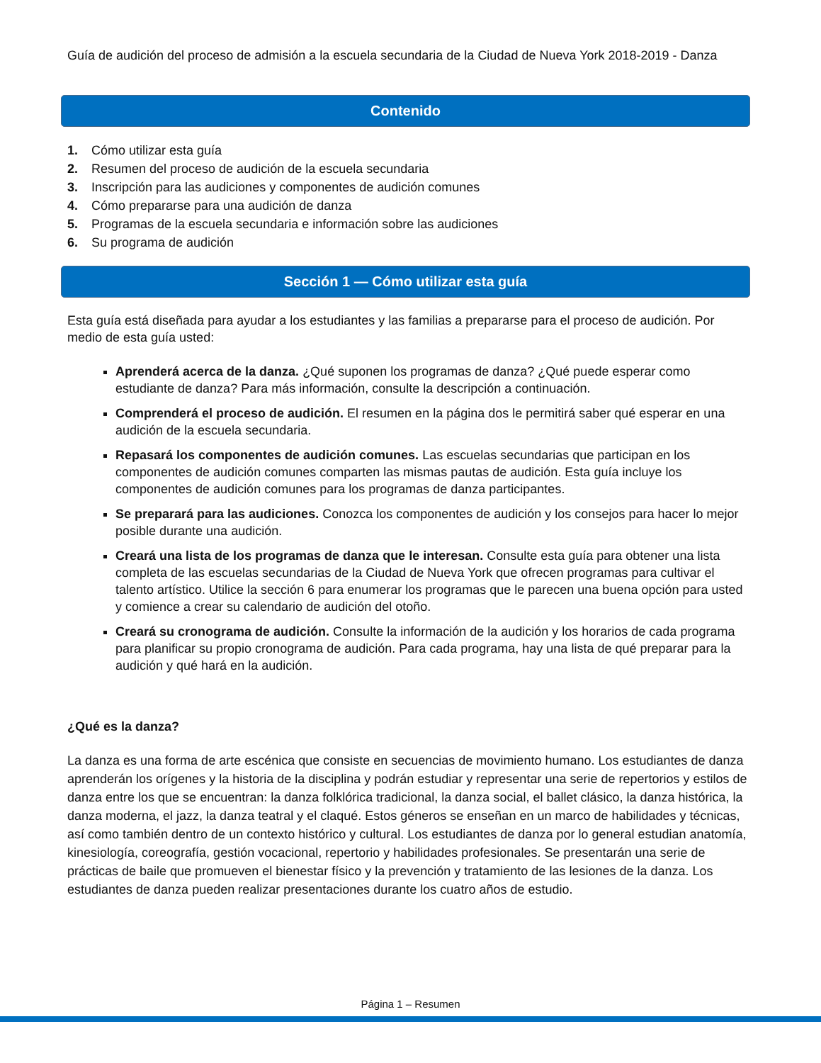Guía de audición del proceso de admisión a la escuela secundaria de la Ciudad de Nueva York 2018-2019 - Danza
Contenido
1. Cómo utilizar esta guía
2. Resumen del proceso de audición de la escuela secundaria
3. Inscripción para las audiciones y componentes de audición comunes
4. Cómo prepararse para una audición de danza
5. Programas de la escuela secundaria e información sobre las audiciones
6. Su programa de audición
Sección 1 — Cómo utilizar esta guía
Esta guía está diseñada para ayudar a los estudiantes y las familias a prepararse para el proceso de audición. Por medio de esta guía usted:
Aprenderá acerca de la danza. ¿Qué suponen los programas de danza? ¿Qué puede esperar como estudiante de danza? Para más información, consulte la descripción a continuación.
Comprenderá el proceso de audición. El resumen en la página dos le permitirá saber qué esperar en una audición de la escuela secundaria.
Repasará los componentes de audición comunes. Las escuelas secundarias que participan en los componentes de audición comunes comparten las mismas pautas de audición. Esta guía incluye los componentes de audición comunes para los programas de danza participantes.
Se preparará para las audiciones. Conozca los componentes de audición y los consejos para hacer lo mejor posible durante una audición.
Creará una lista de los programas de danza que le interesan. Consulte esta guía para obtener una lista completa de las escuelas secundarias de la Ciudad de Nueva York que ofrecen programas para cultivar el talento artístico. Utilice la sección 6 para enumerar los programas que le parecen una buena opción para usted y comience a crear su calendario de audición del otoño.
Creará su cronograma de audición. Consulte la información de la audición y los horarios de cada programa para planificar su propio cronograma de audición. Para cada programa, hay una lista de qué preparar para la audición y qué hará en la audición.
¿Qué es la danza?
La danza es una forma de arte escénica que consiste en secuencias de movimiento humano. Los estudiantes de danza aprenderán los orígenes y la historia de la disciplina y podrán estudiar y representar una serie de repertorios y estilos de danza entre los que se encuentran: la danza folklórica tradicional, la danza social, el ballet clásico, la danza histórica, la danza moderna, el jazz, la danza teatral y el claqué. Estos géneros se enseñan en un marco de habilidades y técnicas, así como también dentro de un contexto histórico y cultural. Los estudiantes de danza por lo general estudian anatomía, kinesiología, coreografía, gestión vocacional, repertorio y habilidades profesionales. Se presentarán una serie de prácticas de baile que promueven el bienestar físico y la prevención y tratamiento de las lesiones de la danza. Los estudiantes de danza pueden realizar presentaciones durante los cuatro años de estudio.
Página 1 – Resumen